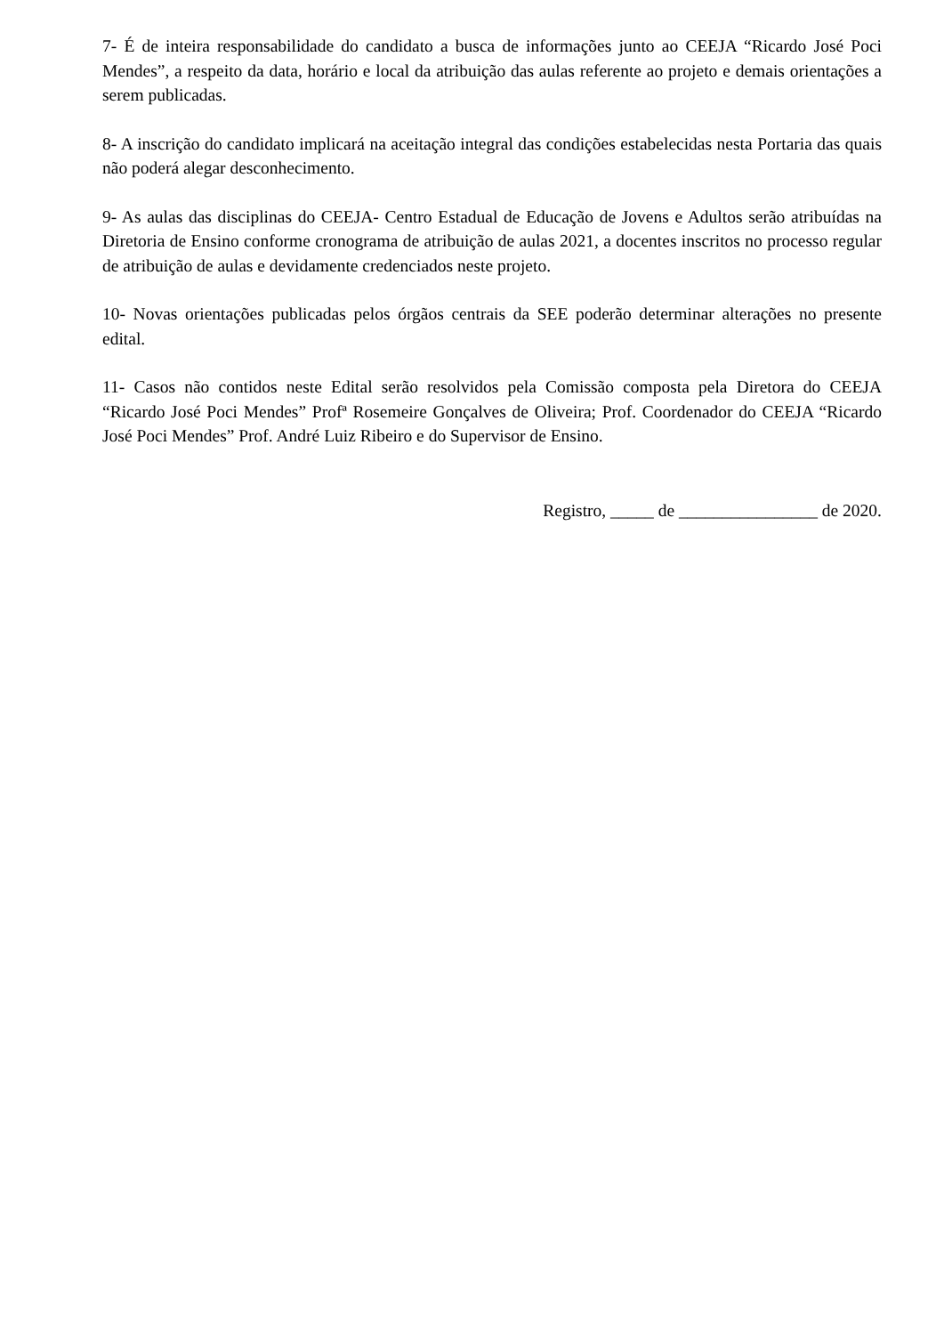7- É de inteira responsabilidade do candidato a busca de informações junto ao CEEJA “Ricardo José Poci Mendes”, a respeito da data, horário e local da atribuição das aulas referente ao projeto e demais orientações a serem publicadas.
8- A inscrição do candidato implicará na aceitação integral das condições estabelecidas nesta Portaria das quais não poderá alegar desconhecimento.
9- As aulas das disciplinas do CEEJA- Centro Estadual de Educação de Jovens e Adultos serão atribuídas na Diretoria de Ensino conforme cronograma de atribuição de aulas 2021, a docentes inscritos no processo regular de atribuição de aulas e devidamente credenciados neste projeto.
10- Novas orientações publicadas pelos órgãos centrais da SEE poderão determinar alterações no presente edital.
11- Casos não contidos neste Edital serão resolvidos pela Comissão composta pela Diretora do CEEJA “Ricardo José Poci Mendes” Profª Rosemeire Gonçalves de Oliveira; Prof. Coordenador do CEEJA “Ricardo José Poci Mendes” Prof. André Luiz Ribeiro e do Supervisor de Ensino.
Registro, _____ de ________________ de 2020.